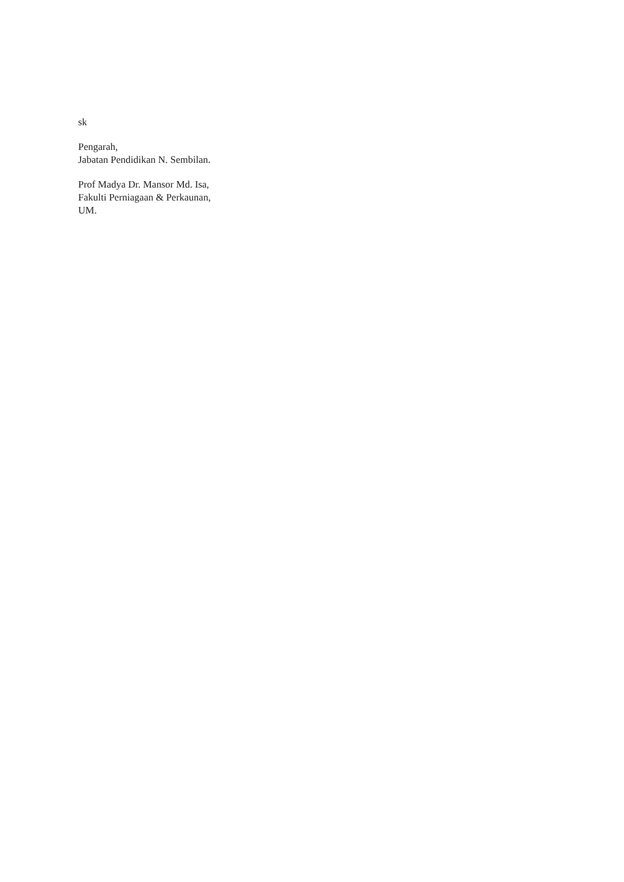sk
Pengarah,
Jabatan Pendidikan N. Sembilan.
Prof Madya Dr. Mansor Md. Isa,
Fakulti Perniagaan & Perkaunan,
UM.